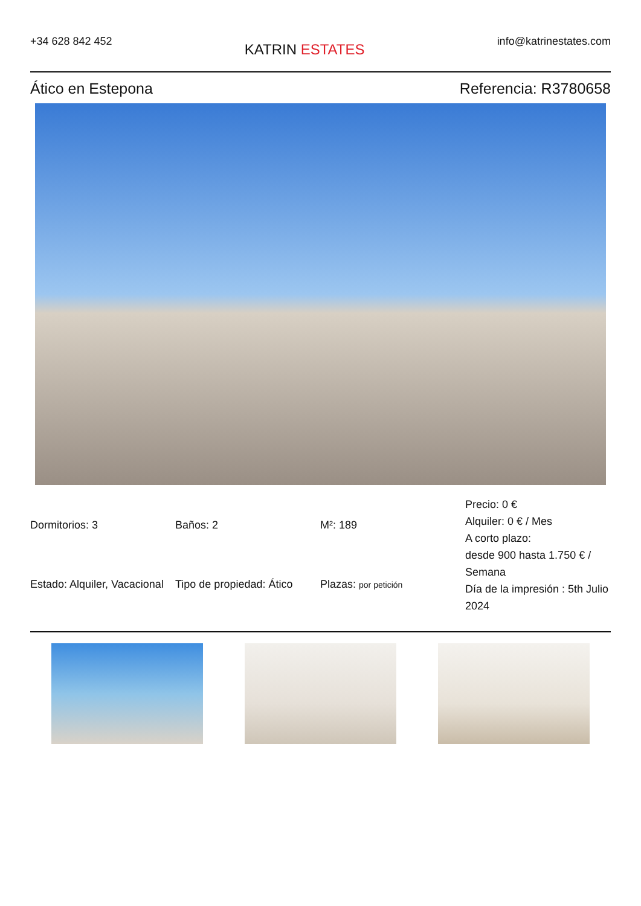+34 628 842 452
KATRIN ESTATES
info@katrinestates.com
Ático en Estepona Referencia: R3780658
| Dormitorios: 3 | Baños: 2 | M²: 189 | Precio: 0 € Alquiler: 0 € / Mes A corto plazo: desde 900 hasta 1.750 € / Semana Día de la impresión : 5th Julio 2024 |
| Estado: Alquiler, Vacacional | Tipo de propiedad: Ático | Plazas: por petición | |